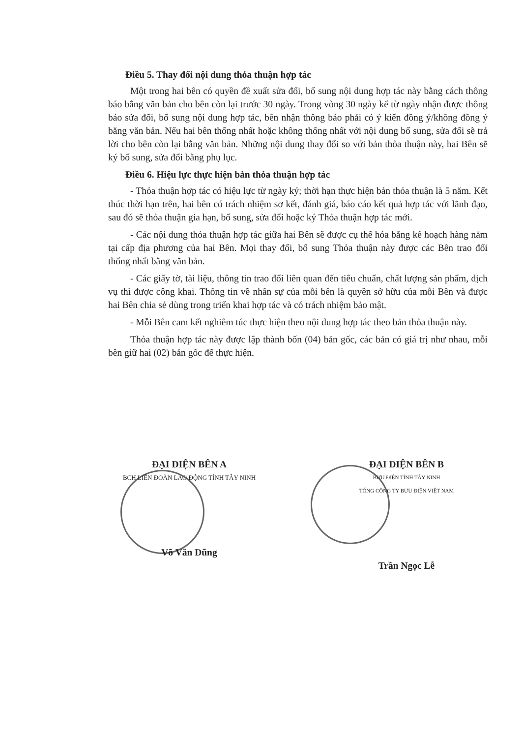Điều 5. Thay đổi nội dung thỏa thuận hợp tác
Một trong hai bên có quyền đề xuất sửa đổi, bổ sung nội dung hợp tác này bằng cách thông báo bằng văn bản cho bên còn lại trước 30 ngày. Trong vòng 30 ngày kể từ ngày nhận được thông báo sửa đổi, bổ sung nội dung hợp tác, bên nhận thông báo phải có ý kiến đồng ý/không đồng ý bằng văn bản. Nếu hai bên thống nhất hoặc không thống nhất với nội dung bổ sung, sửa đổi sẽ trả lời cho bên còn lại bằng văn bản. Những nội dung thay đổi so với bản thỏa thuận này, hai Bên sẽ ký bổ sung, sửa đổi bằng phụ lục.
Điều 6. Hiệu lực thực hiện bản thỏa thuận hợp tác
- Thỏa thuận hợp tác có hiệu lực từ ngày ký; thời hạn thực hiện bản thỏa thuận là 5 năm. Kết thúc thời hạn trên, hai bên có trách nhiệm sơ kết, đánh giá, báo cáo kết quả hợp tác với lãnh đạo, sau đó sẽ thỏa thuận gia hạn, bổ sung, sửa đổi hoặc ký Thỏa thuận hợp tác mới.
- Các nội dung thỏa thuận hợp tác giữa hai Bên sẽ được cụ thể hóa bằng kế hoạch hàng năm tại cấp địa phương của hai Bên. Mọi thay đổi, bổ sung Thỏa thuận này được các Bên trao đổi thống nhất bằng văn bản.
- Các giấy tờ, tài liệu, thông tin trao đổi liên quan đến tiêu chuẩn, chất lượng sản phẩm, dịch vụ thì được công khai. Thông tin về nhân sự của mỗi bên là quyền sở hữu của mỗi Bên và được hai Bên chia sẻ dùng trong triển khai hợp tác và có trách nhiệm bảo mật.
- Mỗi Bên cam kết nghiêm túc thực hiện theo nội dung hợp tác theo bản thỏa thuận này.
Thỏa thuận hợp tác này được lập thành bốn (04) bản gốc, các bản có giá trị như nhau, mỗi bên giữ hai (02) bản gốc để thực hiện.
ĐẠI DIỆN BÊN A
BCH LIÊN ĐOÀN LAO ĐỘNG TỈNH TÂY NINH
Võ Văn Dũng
ĐẠI DIỆN BÊN B
BƯU ĐIỆN TỈNH TÂY NINH
TỔNG CÔNG TY BƯU ĐIỆN VIỆT NAM
Trần Ngọc Lễ